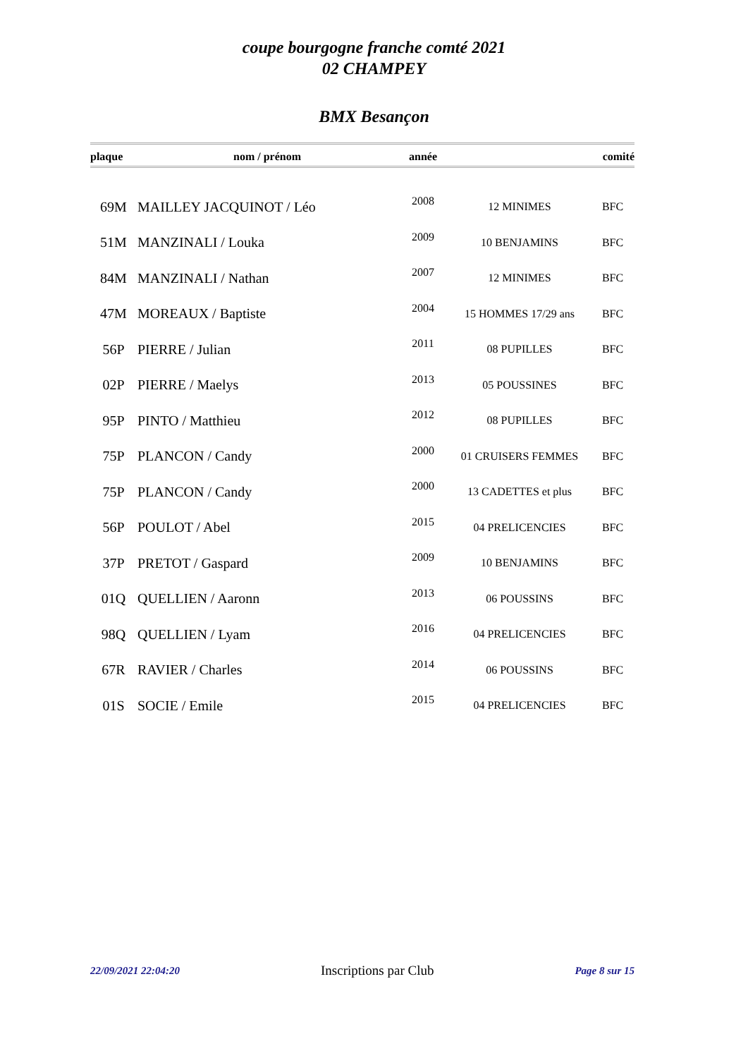coupe bourgogne franche comté 2021
02 CHAMPEY
BMX Besançon
| plaque | nom / prénom | année | | comité |
| --- | --- | --- | --- | --- |
| 69M | MAILLEY JACQUINOT / Léo | 2008 | 12 MINIMES | BFC |
| 51M | MANZINALI / Louka | 2009 | 10 BENJAMINS | BFC |
| 84M | MANZINALI / Nathan | 2007 | 12 MINIMES | BFC |
| 47M | MOREAUX / Baptiste | 2004 | 15 HOMMES 17/29 ans | BFC |
| 56P | PIERRE / Julian | 2011 | 08 PUPILLES | BFC |
| 02P | PIERRE / Maelys | 2013 | 05 POUSSINES | BFC |
| 95P | PINTO / Matthieu | 2012 | 08 PUPILLES | BFC |
| 75P | PLANCON / Candy | 2000 | 01 CRUISERS FEMMES | BFC |
| 75P | PLANCON / Candy | 2000 | 13 CADETTES et plus | BFC |
| 56P | POULOT / Abel | 2015 | 04 PRELICENCIES | BFC |
| 37P | PRETOT / Gaspard | 2009 | 10 BENJAMINS | BFC |
| 01Q | QUELLIEN / Aaronn | 2013 | 06 POUSSINS | BFC |
| 98Q | QUELLIEN / Lyam | 2016 | 04 PRELICENCIES | BFC |
| 67R | RAVIER / Charles | 2014 | 06 POUSSINS | BFC |
| 01S | SOCIE / Emile | 2015 | 04 PRELICENCIES | BFC |
22/09/2021 22:04:20 Inscriptions par Club Page 8 sur 15